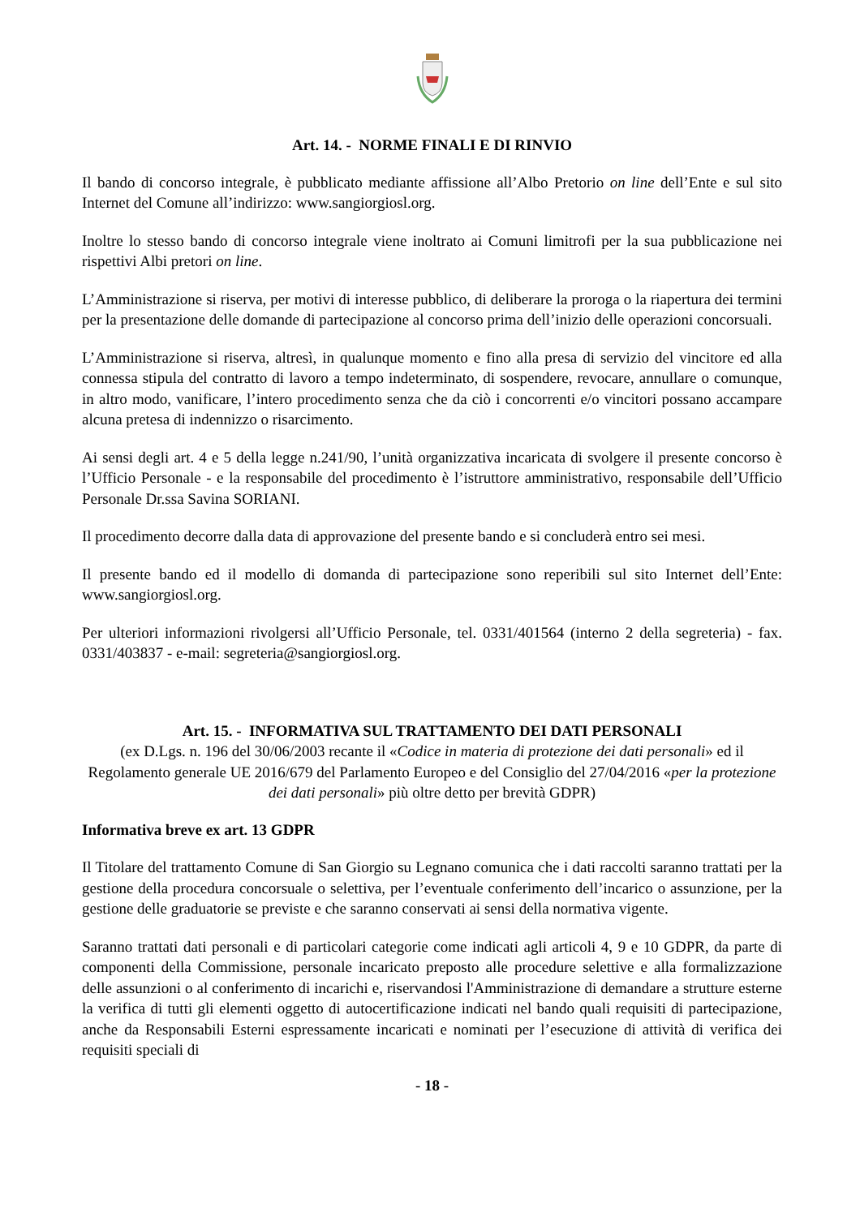Art. 14. - NORME FINALI E DI RINVIO
Il bando di concorso integrale, è pubblicato mediante affissione all’Albo Pretorio on line dell’Ente e sul sito Internet del Comune all’indirizzo: www.sangiorgiosl.org.
Inoltre lo stesso bando di concorso integrale viene inoltrato ai Comuni limitrofi per la sua pubblicazione nei rispettivi Albi pretori on line.
L’Amministrazione si riserva, per motivi di interesse pubblico, di deliberare la proroga o la riapertura dei termini per la presentazione delle domande di partecipazione al concorso prima dell’inizio delle operazioni concorsuali.
L’Amministrazione si riserva, altresì, in qualunque momento e fino alla presa di servizio del vincitore ed alla connessa stipula del contratto di lavoro a tempo indeterminato, di sospendere, revocare, annullare o comunque, in altro modo, vanificare, l’intero procedimento senza che da ciò i concorrenti e/o vincitori possano accampare alcuna pretesa di indennizzo o risarcimento.
Ai sensi degli art. 4 e 5 della legge n.241/90, l’unità organizzativa incaricata di svolgere il presente concorso è l’Ufficio Personale - e la responsabile del procedimento è l’istruttore amministrativo, responsabile dell’Ufficio Personale Dr.ssa Savina SORIANI.
Il procedimento decorre dalla data di approvazione del presente bando e si concluderà entro sei mesi.
Il presente bando ed il modello di domanda di partecipazione sono reperibili sul sito Internet dell’Ente: www.sangiorgiosl.org.
Per ulteriori informazioni rivolgersi all’Ufficio Personale, tel. 0331/401564 (interno 2 della segreteria) - fax. 0331/403837 - e-mail: segreteria@sangiorgiosl.org.
Art. 15. - INFORMATIVA SUL TRATTAMENTO DEI DATI PERSONALI
(ex D.Lgs. n. 196 del 30/06/2003 recante il «Codice in materia di protezione dei dati personali» ed il Regolamento generale UE 2016/679 del Parlamento Europeo e del Consiglio del 27/04/2016 «per la protezione dei dati personali» più oltre detto per brevità GDPR)
Informativa breve ex art. 13 GDPR
Il Titolare del trattamento Comune di San Giorgio su Legnano comunica che i dati raccolti saranno trattati per la gestione della procedura concorsuale o selettiva, per l’eventuale conferimento dell’incarico o assunzione, per la gestione delle graduatorie se previste e che saranno conservati ai sensi della normativa vigente.
Saranno trattati dati personali e di particolari categorie come indicati agli articoli 4, 9 e 10 GDPR, da parte di componenti della Commissione, personale incaricato preposto alle procedure selettive e alla formalizzazione delle assunzioni o al conferimento di incarichi e, riservandosi l'Amministrazione di demandare a strutture esterne la verifica di tutti gli elementi oggetto di autocertificazione indicati nel bando quali requisiti di partecipazione, anche da Responsabili Esterni espressamente incaricati e nominati per l’esecuzione di attività di verifica dei requisiti speciali di
- 18 -